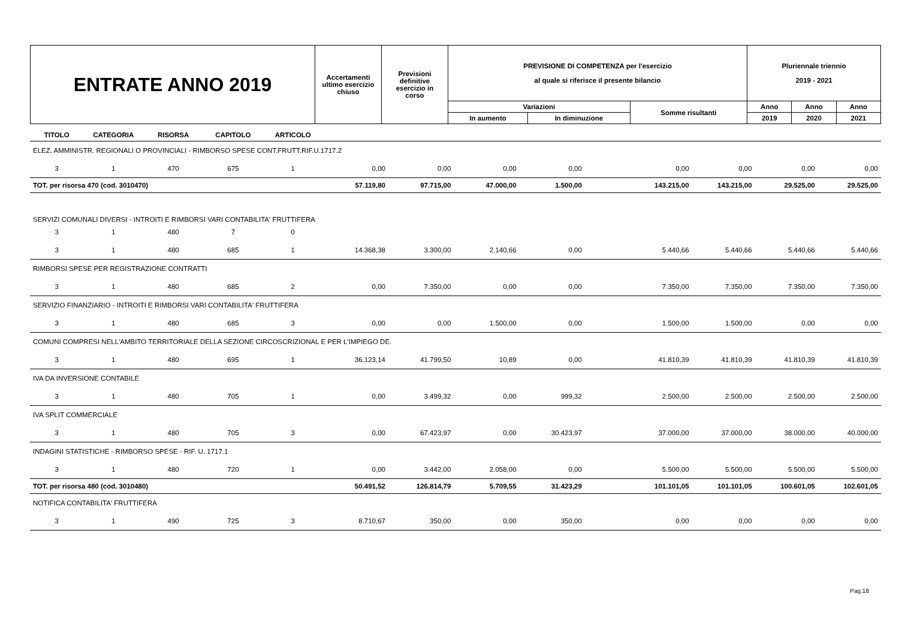| ENTRATE ANNO 2019 | Accertamenti ultimo esercizio chiuso | Previsioni definitive esercizio in corso | PREVISIONE DI COMPETENZA per l'esercizio al quale si riferisce il presente bilancio | | | Pluriennale triennio 2019 - 2021 | | |
| | | | Variazioni | | Somme risultanti | Anno | Anno | Anno |
| | | | In aumento | In diminuzione | | 2019 | 2020 | 2021 |
| TITOLO | CATEGORIA | RISORSA | CAPITOLO | ARTICOLO | | | | | | | | |
| --- | --- | --- | --- | --- | --- | --- | --- | --- | --- | --- | --- | --- |
| ELEZ. AMMINISTR. REGIONALI O PROVINCIALI - RIMBORSO SPESE CONT.FRUTT.RIF.U.1717.2 | | | | | | | | | | | | |
| 3 | 1 | 470 | 675 | 1 | 0,00 | 0,00 | 0,00 | 0,00 | 0,00 | 0,00 | 0,00 | 0,00 |
| TOT. per risorsa 470 (cod. 3010470) | | | | | 57.119,80 | 97.715,00 | 47.000,00 | 1.500,00 | 143.215,00 | 143.215,00 | 29.525,00 | 29.525,00 |
| SERVIZI COMUNALI DIVERSI - INTROITI E RIMBORSI VARI CONTABILITA' FRUTTIFERA | | | | | | | | | | | | |
| 3 | 1 | 480 | 7 | 0 | | | | | | | | |
| 3 | 1 | 480 | 685 | 1 | 14.368,38 | 3.300,00 | 2.140,66 | 0,00 | 5.440,66 | 5.440,66 | 5.440,66 | 5.440,66 |
| RIMBORSI SPESE PER REGISTRAZIONE CONTRATTI | | | | | | | | | | | | |
| 3 | 1 | 480 | 685 | 2 | 0,00 | 7.350,00 | 0,00 | 0,00 | 7.350,00 | 7.350,00 | 7.350,00 | 7.350,00 |
| SERVIZIO FINANZIARIO - INTROITI E RIMBORSI VARI CONTABILITA' FRUTTIFERA | | | | | | | | | | | | |
| 3 | 1 | 480 | 685 | 3 | 0,00 | 0,00 | 1.500,00 | 0,00 | 1.500,00 | 1.500,00 | 0,00 | 0,00 |
| COMUNI COMPRESI NELL'AMBITO TERRITORIALE DELLA SEZIONE CIRCOSCRIZIONAL E PER L'IMPIEGO DE. | | | | | | | | | | | | |
| 3 | 1 | 480 | 695 | 1 | 36.123,14 | 41.799,50 | 10,89 | 0,00 | 41.810,39 | 41.810,39 | 41.810,39 | 41.810,39 |
| IVA DA INVERSIONE CONTABILE | | | | | | | | | | | | |
| 3 | 1 | 480 | 705 | 1 | 0,00 | 3.499,32 | 0,00 | 999,32 | 2.500,00 | 2.500,00 | 2.500,00 | 2.500,00 |
| IVA SPLIT COMMERCIALE | | | | | | | | | | | | |
| 3 | 1 | 480 | 705 | 3 | 0,00 | 67.423,97 | 0,00 | 30.423,97 | 37.000,00 | 37.000,00 | 38.000,00 | 40.000,00 |
| INDAGINI STATISTICHE - RIMBORSO SPESE - RIF. U. 1717.1 | | | | | | | | | | | | |
| 3 | 1 | 480 | 720 | 1 | 0,00 | 3.442,00 | 2.058,00 | 0,00 | 5.500,00 | 5.500,00 | 5.500,00 | 5.500,00 |
| TOT. per risorsa 480 (cod. 3010480) | | | | | 50.491,52 | 126.814,79 | 5.709,55 | 31.423,29 | 101.101,05 | 101.101,05 | 100.601,05 | 102.601,05 |
| NOTIFICA CONTABILITA' FRUTTIFERA | | | | | | | | | | | | |
| 3 | 1 | 490 | 725 | 3 | 8.710,67 | 350,00 | 0,00 | 350,00 | 0,00 | 0,00 | 0,00 | 0,00 |
Pag.18